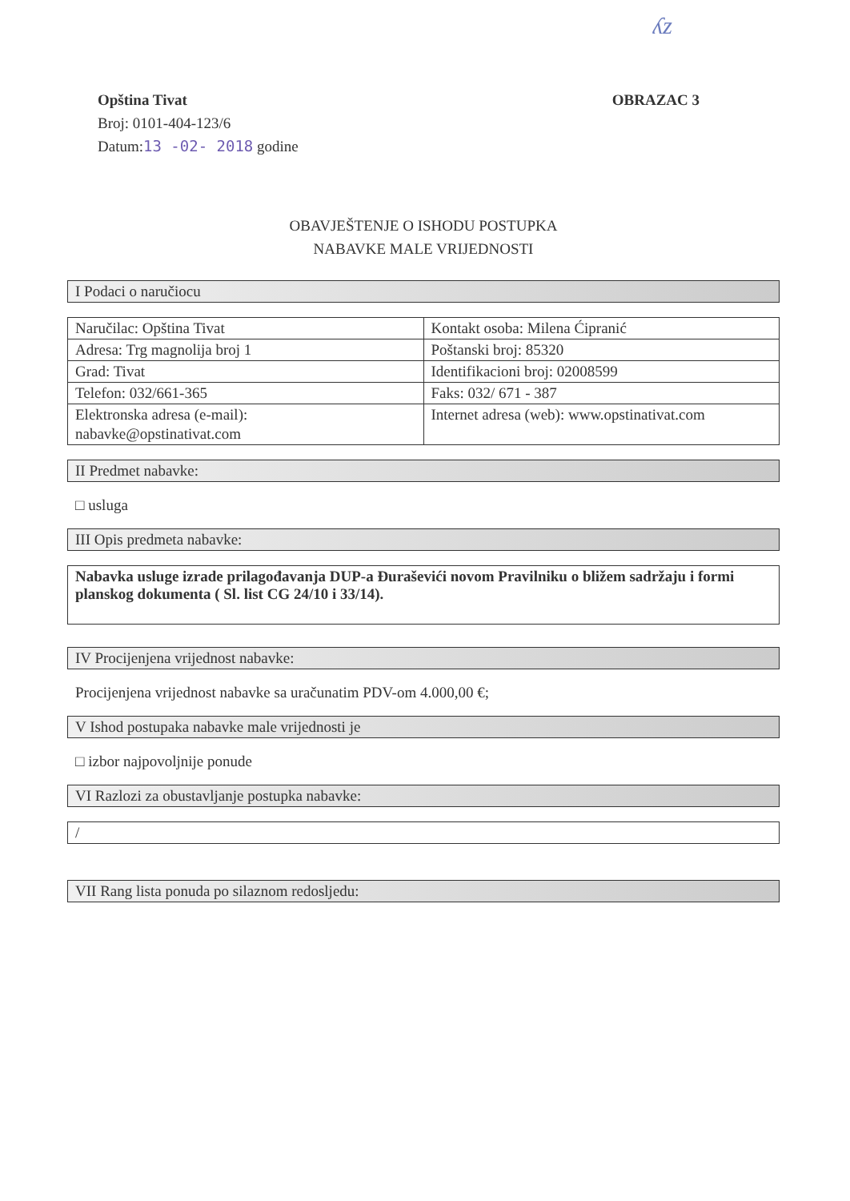ʎz
Opština Tivat
Broj: 0101-404-123/6
Datum:13 -02- 2018 godine
OBRAZAC 3
OBAVJEŠTENJE O ISHODU POSTUPKA
NABAVKE MALE VRIJEDNOSTI
I Podaci o naručiocu
| Naručilac: Opština Tivat | Kontakt osoba: Milena Ćipranić |
| Adresa: Trg magnolija broj 1 | Poštanski broj: 85320 |
| Grad: Tivat | Identifikacioni broj: 02008599 |
| Telefon: 032/661-365 | Faks: 032/ 671 - 387 |
| Elektronska adresa (e-mail): nabavke@opstinativat.com | Internet adresa (web): www.opstinativat.com |
II Predmet nabavke:
□ usluga
III Opis predmeta nabavke:
Nabavka usluge izrade prilagođavanja DUP-a Đuraševići novom Pravilniku o bližem sadržaju i formi planskog dokumenta ( Sl. list CG 24/10 i 33/14).
IV Procijenjena vrijednost nabavke:
Procijenjena vrijednost nabavke sa uračunatim PDV-om 4.000,00 €;
V Ishod postupaka nabavke male vrijednosti je
□ izbor najpovoljnije ponude
VI Razlozi za obustavljanje postupka nabavke:
/
VII Rang lista ponuda po silaznom redosljedu: